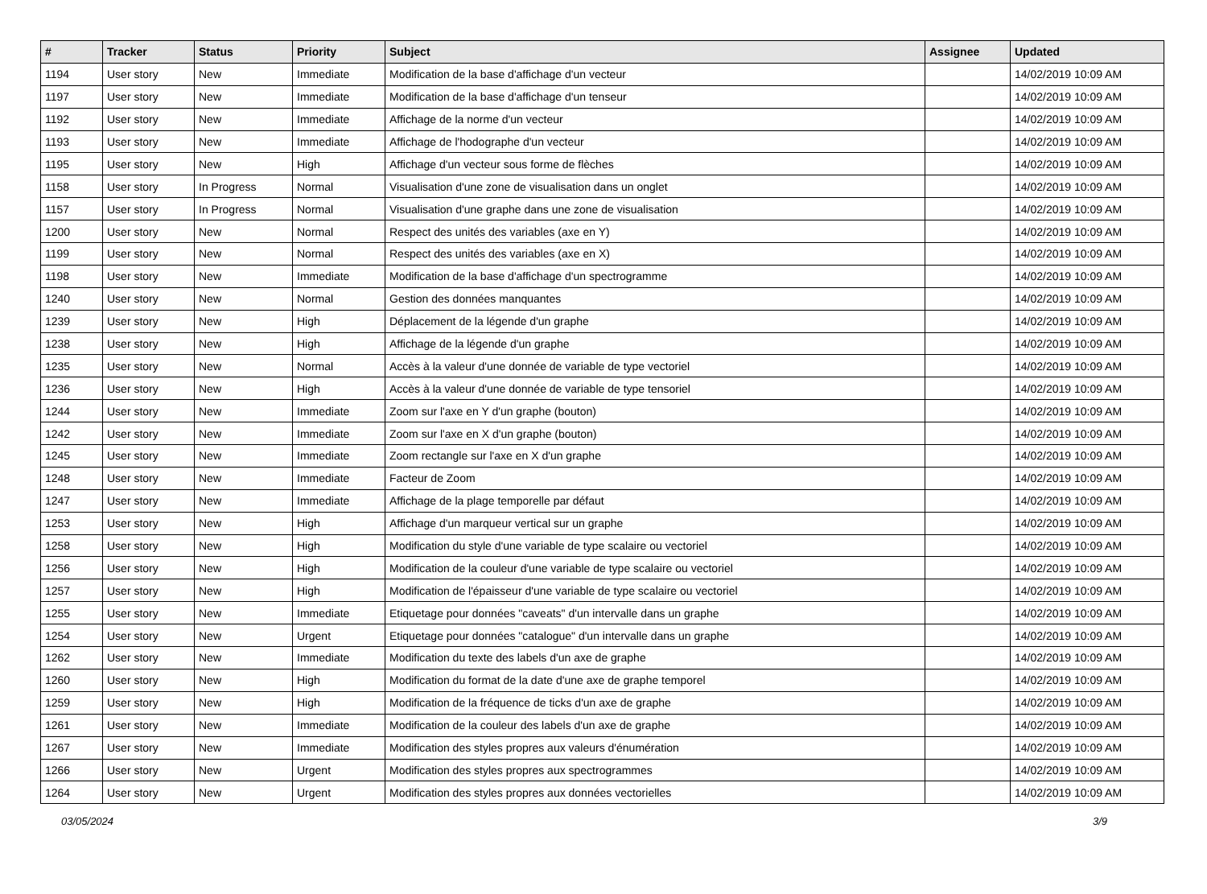| # | Tracker | Status | Priority | Subject | Assignee | Updated |
| --- | --- | --- | --- | --- | --- | --- |
| 1194 | User story | New | Immediate | Modification de la base d'affichage d'un vecteur | | 14/02/2019 10:09 AM |
| 1197 | User story | New | Immediate | Modification de la base d'affichage d'un tenseur | | 14/02/2019 10:09 AM |
| 1192 | User story | New | Immediate | Affichage de la norme d'un vecteur | | 14/02/2019 10:09 AM |
| 1193 | User story | New | Immediate | Affichage de l'hodographe d'un vecteur | | 14/02/2019 10:09 AM |
| 1195 | User story | New | High | Affichage d'un vecteur sous forme de flèches | | 14/02/2019 10:09 AM |
| 1158 | User story | In Progress | Normal | Visualisation d'une zone de visualisation dans un onglet | | 14/02/2019 10:09 AM |
| 1157 | User story | In Progress | Normal | Visualisation d'une graphe dans une zone de visualisation | | 14/02/2019 10:09 AM |
| 1200 | User story | New | Normal | Respect des unités des variables (axe en Y) | | 14/02/2019 10:09 AM |
| 1199 | User story | New | Normal | Respect des unités des variables (axe en X) | | 14/02/2019 10:09 AM |
| 1198 | User story | New | Immediate | Modification de la base d'affichage d'un spectrogramme | | 14/02/2019 10:09 AM |
| 1240 | User story | New | Normal | Gestion des données manquantes | | 14/02/2019 10:09 AM |
| 1239 | User story | New | High | Déplacement de la légende d'un graphe | | 14/02/2019 10:09 AM |
| 1238 | User story | New | High | Affichage de la légende d'un graphe | | 14/02/2019 10:09 AM |
| 1235 | User story | New | Normal | Accès à la valeur d'une donnée de variable de type vectoriel | | 14/02/2019 10:09 AM |
| 1236 | User story | New | High | Accès à la valeur d'une donnée de variable de type tensoriel | | 14/02/2019 10:09 AM |
| 1244 | User story | New | Immediate | Zoom sur l'axe en Y d'un graphe (bouton) | | 14/02/2019 10:09 AM |
| 1242 | User story | New | Immediate | Zoom sur l'axe en X d'un graphe (bouton) | | 14/02/2019 10:09 AM |
| 1245 | User story | New | Immediate | Zoom rectangle sur l'axe en X d'un graphe | | 14/02/2019 10:09 AM |
| 1248 | User story | New | Immediate | Facteur de Zoom | | 14/02/2019 10:09 AM |
| 1247 | User story | New | Immediate | Affichage de la plage temporelle par défaut | | 14/02/2019 10:09 AM |
| 1253 | User story | New | High | Affichage d'un marqueur vertical sur un graphe | | 14/02/2019 10:09 AM |
| 1258 | User story | New | High | Modification du style d'une variable de type scalaire ou vectoriel | | 14/02/2019 10:09 AM |
| 1256 | User story | New | High | Modification de la couleur d'une variable de type scalaire ou vectoriel | | 14/02/2019 10:09 AM |
| 1257 | User story | New | High | Modification de l'épaisseur d'une variable de type scalaire ou vectoriel | | 14/02/2019 10:09 AM |
| 1255 | User story | New | Immediate | Etiquetage pour données "caveats" d'un intervalle dans un graphe | | 14/02/2019 10:09 AM |
| 1254 | User story | New | Urgent | Etiquetage pour données "catalogue" d'un intervalle dans un graphe | | 14/02/2019 10:09 AM |
| 1262 | User story | New | Immediate | Modification du texte des labels d'un axe de graphe | | 14/02/2019 10:09 AM |
| 1260 | User story | New | High | Modification du format de la date d'une axe de graphe temporel | | 14/02/2019 10:09 AM |
| 1259 | User story | New | High | Modification de la fréquence de ticks d'un axe de graphe | | 14/02/2019 10:09 AM |
| 1261 | User story | New | Immediate | Modification de la couleur des labels d'un axe de graphe | | 14/02/2019 10:09 AM |
| 1267 | User story | New | Immediate | Modification des styles propres aux valeurs d'énumération | | 14/02/2019 10:09 AM |
| 1266 | User story | New | Urgent | Modification des styles propres aux spectrogrammes | | 14/02/2019 10:09 AM |
| 1264 | User story | New | Urgent | Modification des styles propres aux données vectorielles | | 14/02/2019 10:09 AM |
03/05/2024 3/9